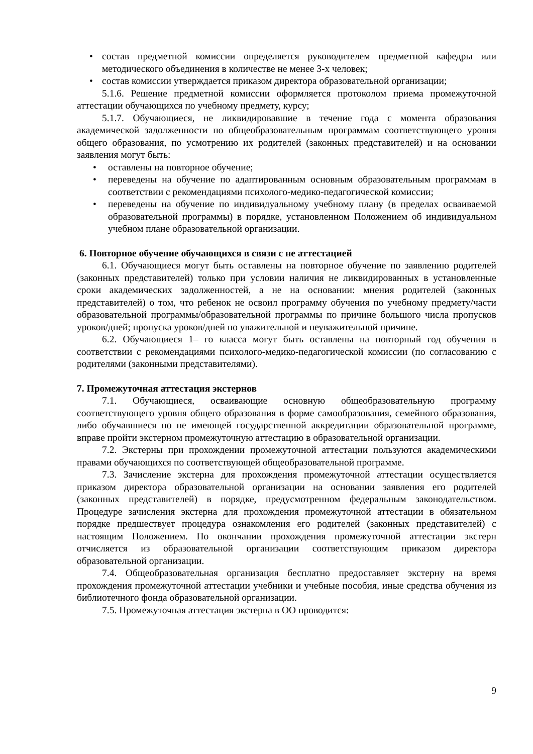• состав предметной комиссии определяется руководителем предметной кафедры или методического объединения в количестве не менее 3-х человек;
• состав комиссии утверждается приказом директора образовательной организации;
5.1.6. Решение предметной комиссии оформляется протоколом приема промежуточной аттестации обучающихся по учебному предмету, курсу;
5.1.7. Обучающиеся, не ликвидировавшие в течение года с момента образования академической задолженности по общеобразовательным программам соответствующего уровня общего образования, по усмотрению их родителей (законных представителей) и на основании заявления могут быть:
• оставлены на повторное обучение;
• переведены на обучение по адаптированным основным образовательным программам в соответствии с рекомендациями психолого-медико-педагогической комиссии;
• переведены на обучение по индивидуальному учебному плану (в пределах осваиваемой образовательной программы) в порядке, установленном Положением об индивидуальном учебном плане образовательной организации.
6. Повторное обучение обучающихся в связи с не аттестацией
6.1. Обучающиеся могут быть оставлены на повторное обучение по заявлению родителей (законных представителей) только при условии наличия не ликвидированных в установленные сроки академических задолженностей, а не на основании: мнения родителей (законных представителей) о том, что ребенок не освоил программу обучения по учебному предмету/части образовательной программы/образовательной программы по причине большого числа пропусков уроков/дней; пропуска уроков/дней по уважительной и неуважительной причине.
6.2. Обучающиеся 1– го класса могут быть оставлены на повторный год обучения в соответствии с рекомендациями психолого-медико-педагогической комиссии (по согласованию с родителями (законными представителями).
7. Промежуточная аттестация экстернов
7.1. Обучающиеся, осваивающие основную общеобразовательную программу соответствующего уровня общего образования в форме самообразования, семейного образования, либо обучавшиеся по не имеющей государственной аккредитации образовательной программе, вправе пройти экстерном промежуточную аттестацию в образовательной организации.
7.2. Экстерны при прохождении промежуточной аттестации пользуются академическими правами обучающихся по соответствующей общеобразовательной программе.
7.3. Зачисление экстерна для прохождения промежуточной аттестации осуществляется приказом директора образовательной организации на основании заявления его родителей (законных представителей) в порядке, предусмотренном федеральным законодательством. Процедуре зачисления экстерна для прохождения промежуточной аттестации в обязательном порядке предшествует процедура ознакомления его родителей (законных представителей) с настоящим Положением. По окончании прохождения промежуточной аттестации экстерн отчисляется из образовательной организации соответствующим приказом директора образовательной организации.
7.4. Общеобразовательная организация бесплатно предоставляет экстерну на время прохождения промежуточной аттестации учебники и учебные пособия, иные средства обучения из библиотечного фонда образовательной организации.
7.5. Промежуточная аттестация экстерна в ОО проводится:
9